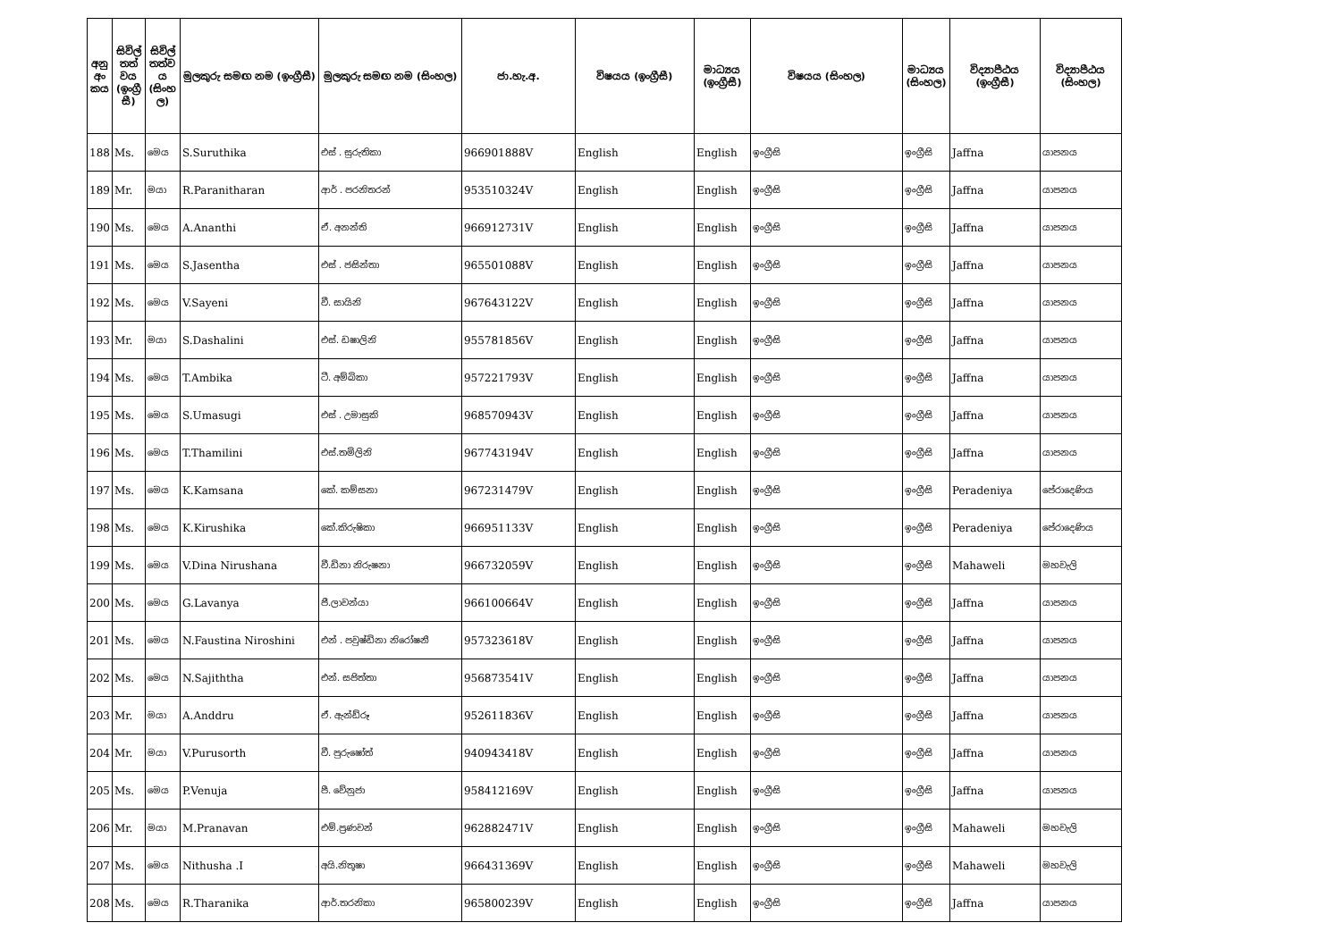| අනු අං කය | සිවිල් තත් වය (ඉංග්‍රී සී) | සිවිල් තත්ව ය (සිංහ ල) | මුලකුරු සමඟ නම (ඉංග්‍රීසී) | මුලකුරු සමඟ නම (සිංහල) | ජා.හැ.අ. | විෂයය (ඉංග්‍රීසී) | මාධ්‍යය (ඉංග්‍රීසී) | විෂයය (සිංහල) | මාධ්‍යය (සිංහල) | විද්‍යාපීඨය (ඉංග්‍රීසී) | විද්‍යාපීඨය (සිංහල) |
| --- | --- | --- | --- | --- | --- | --- | --- | --- | --- | --- | --- |
| 188 | Ms. | මෙය | S.Suruthika | එස් . සුරුතිකා | 966901888V | English | English | ඉංග්‍රීසි | ඉංග්‍රීසි | Jaffna | යාපනය |
| 189 | Mr. | මයා | R.Paranitharan | ආර් . පරනිතරන් | 953510324V | English | English | ඉංග්‍රීසි | ඉංග්‍රීසි | Jaffna | යාපනය |
| 190 | Ms. | මෙය | A.Ananthi | ඒ. අනන්ති | 966912731V | English | English | ඉංග්‍රීසි | ඉංග්‍රීසි | Jaffna | යාපනය |
| 191 | Ms. | මෙය | S.Jasentha | එස් . ජසින්තා | 965501088V | English | English | ඉංග්‍රීසි | ඉංග්‍රීසි | Jaffna | යාපනය |
| 192 | Ms. | මෙය | V.Sayeni | වී. සායිනි | 967643122V | English | English | ඉංග්‍රීසි | ඉංග්‍රීසි | Jaffna | යාපනය |
| 193 | Mr. | මයා | S.Dashalini | එස්. ඩෂාලිනි | 955781856V | English | English | ඉංග්‍රීසි | ඉංග්‍රීසි | Jaffna | යාපනය |
| 194 | Ms. | මෙය | T.Ambika | ටී. අම්බිකා | 957221793V | English | English | ඉංග්‍රීසි | ඉංග්‍රීසි | Jaffna | යාපනය |
| 195 | Ms. | මෙය | S.Umasugi | එස් . උමාසුකි | 968570943V | English | English | ඉංග්‍රීසි | ඉංග්‍රීසි | Jaffna | යාපනය |
| 196 | Ms. | මෙය | T.Thamilini | එස්.තමිලිනි | 967743194V | English | English | ඉංග්‍රීසි | ඉංග්‍රීසි | Jaffna | යාපනය |
| 197 | Ms. | මෙය | K.Kamsana | කේ. කම්සනා | 967231479V | English | English | ඉංග්‍රීසි | ඉංග්‍රීසි | Peradeniya | පේරාදෙණිය |
| 198 | Ms. | මෙය | K.Kirushika | කේ.කිරුෂිකා | 966951133V | English | English | ඉංග්‍රීසි | ඉංග්‍රීසි | Peradeniya | පේරාදෙණිය |
| 199 | Ms. | මෙය | V.Dina Nirushana | වී.ඩිනා නිරුෂනා | 966732059V | English | English | ඉංග්‍රීසි | ඉංග්‍රීසි | Mahaweli | මහවැලි |
| 200 | Ms. | මෙය | G.Lavanya | ජී.ලාවන්යා | 966100664V | English | English | ඉංග්‍රීසි | ඉංග්‍රීසි | Jaffna | යාපනය |
| 201 | Ms. | මෙය | N.Faustina Niroshini | එන් . පවුෂ්ඩිනා නිරෝෂනී | 957323618V | English | English | ඉංග්‍රීසි | ඉංග්‍රීසි | Jaffna | යාපනය |
| 202 | Ms. | මෙය | N.Sajiththa | එන්. සජිත්තා | 956873541V | English | English | ඉංග්‍රීසි | ඉංග්‍රීසි | Jaffna | යාපනය |
| 203 | Mr. | මයා | A.Anddru | ඒ. ඇන්ඩ්රූ | 952611836V | English | English | ඉංග්‍රීසි | ඉංග්‍රීසි | Jaffna | යාපනය |
| 204 | Mr. | මයා | V.Purusorth | වී. පුරුෂෝත් | 940943418V | English | English | ඉංග්‍රීසි | ඉංග්‍රීසි | Jaffna | යාපනය |
| 205 | Ms. | මෙය | P.Venuja | පී. වේනුජා | 958412169V | English | English | ඉංග්‍රීසි | ඉංග්‍රීසි | Jaffna | යාපනය |
| 206 | Mr. | මයා | M.Pranavan | එම්.ප්‍රණවන් | 962882471V | English | English | ඉංග්‍රීසි | ඉංග්‍රීසි | Mahaweli | මහවැලි |
| 207 | Ms. | මෙය | Nithusha .I | අයි.නිතූෂා | 966431369V | English | English | ඉංග්‍රීසි | ඉංග්‍රීසි | Mahaweli | මහවැලි |
| 208 | Ms. | මෙය | R.Tharanika | ආර්.තරනිකා | 965800239V | English | English | ඉංග්‍රීසි | ඉංග්‍රීසි | Jaffna | යාපනය |